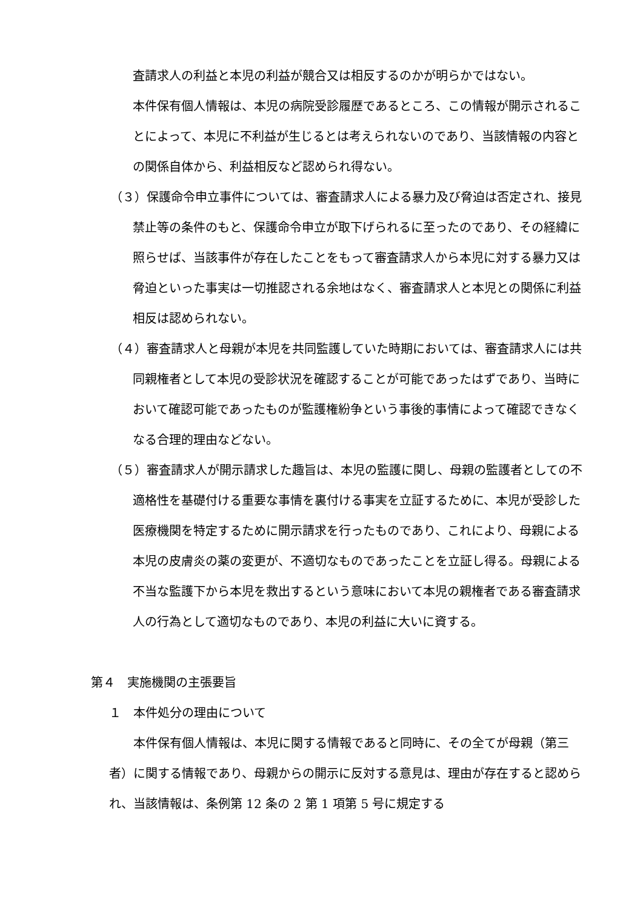査請求人の利益と本児の利益が競合又は相反するのかが明らかではない。
本件保有個人情報は、本児の病院受診履歴であるところ、この情報が開示されることによって、本児に不利益が生じるとは考えられないのであり、当該情報の内容との関係自体から、利益相反など認められ得ない。
（３）保護命令申立事件については、審査請求人による暴力及び脅迫は否定され、接見禁止等の条件のもと、保護命令申立が取下げられるに至ったのであり、その経緯に照らせば、当該事件が存在したことをもって審査請求人から本児に対する暴力又は脅迫といった事実は一切推認される余地はなく、審査請求人と本児との関係に利益相反は認められない。
（４）審査請求人と母親が本児を共同監護していた時期においては、審査請求人には共同親権者として本児の受診状況を確認することが可能であったはずであり、当時において確認可能であったものが監護権紛争という事後的事情によって確認できなくなる合理的理由などない。
（５）審査請求人が開示請求した趣旨は、本児の監護に関し、母親の監護者としての不適格性を基礎付ける重要な事情を裏付ける事実を立証するために、本児が受診した医療機関を特定するために開示請求を行ったものであり、これにより、母親による本児の皮膚炎の薬の変更が、不適切なものであったことを立証し得る。母親による不当な監護下から本児を救出するという意味において本児の親権者である審査請求人の行為として適切なものであり、本児の利益に大いに資する。
第４　実施機関の主張要旨
１　本件処分の理由について
本件保有個人情報は、本児に関する情報であると同時に、その全てが母親（第三者）に関する情報であり、母親からの開示に反対する意見は、理由が存在すると認められ、当該情報は、条例第 12 条の 2 第 1 項第 5 号に規定する